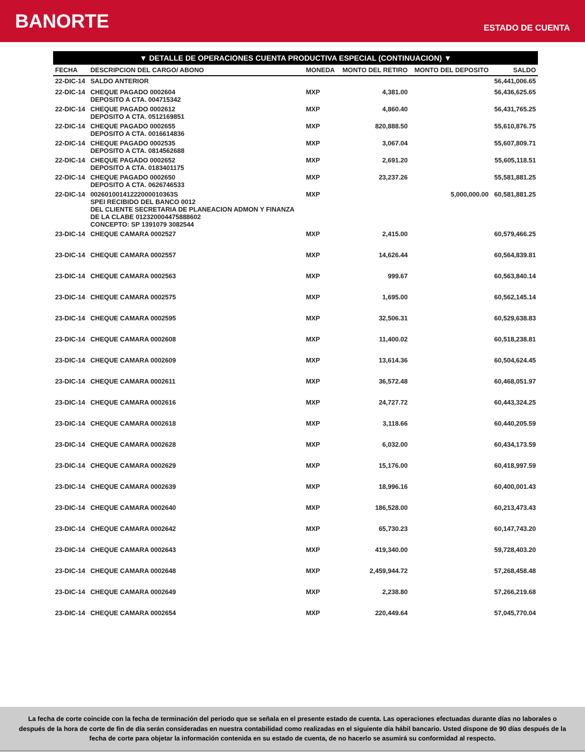BANORTE
ESTADO DE CUENTA
▼ DETALLE DE OPERACIONES CUENTA PRODUCTIVA ESPECIAL (CONTINUACION) ▼
| FECHA | DESCRIPCION DEL CARGO/ ABONO | MONEDA | MONTO DEL RETIRO | MONTO DEL DEPOSITO | SALDO |
| --- | --- | --- | --- | --- | --- |
| 22-DIC-14 | SALDO ANTERIOR | | | | 56,441,006.65 |
| 22-DIC-14 | CHEQUE PAGADO 0002604 DEPOSITO A CTA. 004715342 | MXP | 4,381.00 | | 56,436,625.65 |
| 22-DIC-14 | CHEQUE PAGADO 0002612 DEPOSITO A CTA. 0512169851 | MXP | 4,860.40 | | 56,431,765.25 |
| 22-DIC-14 | CHEQUE PAGADO 0002655 DEPOSITO A CTA. 0016614836 | MXP | 820,888.50 | | 55,610,876.75 |
| 22-DIC-14 | CHEQUE PAGADO 0002535 DEPOSITO A CTA. 0814562688 | MXP | 3,067.04 | | 55,607,809.71 |
| 22-DIC-14 | CHEQUE PAGADO 0002652 DEPOSITO A CTA. 0183401175 | MXP | 2,691.20 | | 55,605,118.51 |
| 22-DIC-14 | CHEQUE PAGADO 0002650 DEPOSITO A CTA. 0626746533 | MXP | 23,237.26 | | 55,581,881.25 |
| 22-DIC-14 | 00260100141222000010363S SPEI RECIBIDO DEL BANCO 0012 DEL CLIENTE SECRETARIA DE PLANEACION ADMON Y FINANZA DE LA CLABE 012320004475888602 CONCEPTO: SP 1391079 3082544 | MXP | | 5,000,000.00 | 60,581,881.25 |
| 23-DIC-14 | CHEQUE CAMARA 0002527 | MXP | 2,415.00 | | 60,579,466.25 |
| 23-DIC-14 | CHEQUE CAMARA 0002557 | MXP | 14,626.44 | | 60,564,839.81 |
| 23-DIC-14 | CHEQUE CAMARA 0002563 | MXP | 999.67 | | 60,563,840.14 |
| 23-DIC-14 | CHEQUE CAMARA 0002575 | MXP | 1,695.00 | | 60,562,145.14 |
| 23-DIC-14 | CHEQUE CAMARA 0002595 | MXP | 32,506.31 | | 60,529,638.83 |
| 23-DIC-14 | CHEQUE CAMARA 0002608 | MXP | 11,400.02 | | 60,518,238.81 |
| 23-DIC-14 | CHEQUE CAMARA 0002609 | MXP | 13,614.36 | | 60,504,624.45 |
| 23-DIC-14 | CHEQUE CAMARA 0002611 | MXP | 36,572.48 | | 60,468,051.97 |
| 23-DIC-14 | CHEQUE CAMARA 0002616 | MXP | 24,727.72 | | 60,443,324.25 |
| 23-DIC-14 | CHEQUE CAMARA 0002618 | MXP | 3,118.66 | | 60,440,205.59 |
| 23-DIC-14 | CHEQUE CAMARA 0002628 | MXP | 6,032.00 | | 60,434,173.59 |
| 23-DIC-14 | CHEQUE CAMARA 0002629 | MXP | 15,176.00 | | 60,418,997.59 |
| 23-DIC-14 | CHEQUE CAMARA 0002639 | MXP | 18,996.16 | | 60,400,001.43 |
| 23-DIC-14 | CHEQUE CAMARA 0002640 | MXP | 186,528.00 | | 60,213,473.43 |
| 23-DIC-14 | CHEQUE CAMARA 0002642 | MXP | 65,730.23 | | 60,147,743.20 |
| 23-DIC-14 | CHEQUE CAMARA 0002643 | MXP | 419,340.00 | | 59,728,403.20 |
| 23-DIC-14 | CHEQUE CAMARA 0002648 | MXP | 2,459,944.72 | | 57,268,458.48 |
| 23-DIC-14 | CHEQUE CAMARA 0002649 | MXP | 2,238.80 | | 57,266,219.68 |
| 23-DIC-14 | CHEQUE CAMARA 0002654 | MXP | 220,449.64 | | 57,045,770.04 |
La fecha de corte coincide con la fecha de terminación del periodo que se señala en el presente estado de cuenta. Las operaciones efectuadas durante días no laborales o después de la hora de corte de fin de día serán consideradas en nuestra contabilidad como realizadas en el siguiente día hábil bancario. Usted dispone de 90 días después de la fecha de corte para objetar la información contenida en su estado de cuenta, de no hacerlo se asumirá su conformidad al respecto.